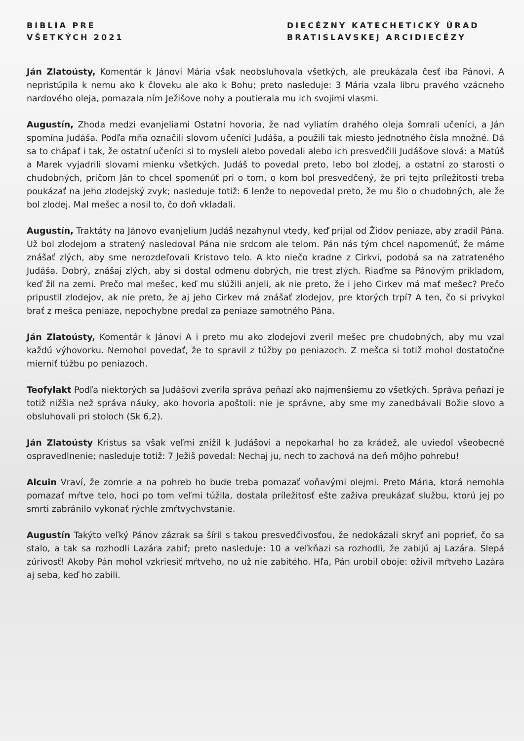BIBLIA PRE
VŠETKÝCH 2021
DIECÉZNY KATECHETICKÝ ÚRAD
BRATISLAVSKEJ ARCIDIECÉZY
Ján Zlatoústy, Komentár k Jánovi Mária však neobsluhovala všetkých, ale preukázala česť iba Pánovi. A nepristúpila k nemu ako k človeku ale ako k Bohu; preto nasleduje: 3 Mária vzala libru pravého vzácneho nardového oleja, pomazala ním Ježišove nohy a poutierala mu ich svojimi vlasmi.
Augustín, Zhoda medzi evanjeliami Ostatní hovoria, že nad vyliatím drahého oleja šomrali učeníci, a Ján spomína Judáša. Podľa mňa označili slovom učeníci Judáša, a použili tak miesto jednotného čísla množné. Dá sa to chápať i tak, že ostatní učeníci si to mysleli alebo povedali alebo ich presvedčili Judášove slová: a Matúš a Marek vyjadrili slovami mienku všetkých. Judáš to povedal preto, lebo bol zlodej, a ostatní zo starosti o chudobných, pričom Ján to chcel spomenúť pri o tom, o kom bol presvedčený, že pri tejto príležitosti treba poukázať na jeho zlodejský zvyk; nasleduje totiž: 6 lenže to nepovedal preto, že mu šlo o chudobných, ale že bol zlodej. Mal mešec a nosil to, čo doň vkladali.
Augustín, Traktáty na Jánovo evanjelium Judáš nezahynul vtedy, keď prijal od Židov peniaze, aby zradil Pána. Už bol zlodejom a stratený nasledoval Pána nie srdcom ale telom. Pán nás tým chcel napomenúť, že máme znášať zlých, aby sme nerozdeľovali Kristovo telo. A kto niečo kradne z Cirkvi, podobá sa na zatrateného Judáša. Dobrý, znášaj zlých, aby si dostal odmenu dobrých, nie trest zlých. Riaďme sa Pánovým príkladom, keď žil na zemi. Prečo mal mešec, keď mu slúžili anjeli, ak nie preto, že i jeho Cirkev má mať mešec? Prečo pripustil zlodejov, ak nie preto, že aj jeho Cirkev má znášať zlodejov, pre ktorých trpí? A ten, čo si privykol brať z mešca peniaze, nepochybne predal za peniaze samotného Pána.
Ján Zlatoústy, Komentár k Jánovi A i preto mu ako zlodejovi zveril mešec pre chudobných, aby mu vzal každú výhovorku. Nemohol povedať, že to spravil z túžby po peniazoch. Z mešca si totiž mohol dostatočne mierniť túžbu po peniazoch.
Teofylakt Podľa niektorých sa Judášovi zverila správa peňazí ako najmenšiemu zo všetkých. Správa peňazí je totiž nižšia než správa náuky, ako hovoria apoštoli: nie je správne, aby sme my zanedbávali Božie slovo a obsluhovali pri stoloch (Sk 6,2).
Ján Zlatoústy Kristus sa však veľmi znížil k Judášovi a nepokarhal ho za krádež, ale uviedol všeobecné ospravedlnenie; nasleduje totiž: 7 Ježiš povedal: Nechaj ju, nech to zachová na deň môjho pohrebu!
Alcuin Vraví, že zomrie a na pohreb ho bude treba pomazať voňavými olejmi. Preto Mária, ktorá nemohla pomazať mŕtve telo, hoci po tom veľmi túžila, dostala príležitosť ešte zaživa preukázať službu, ktorú jej po smrti zabránilo vykonať rýchle zmŕtvychvstanie.
Augustín Takýto veľký Pánov zázrak sa šíril s takou presvedčivosťou, že nedokázali skryť ani poprieť, čo sa stalo, a tak sa rozhodli Lazára zabiť; preto nasleduje: 10 a veľkňazi sa rozhodli, že zabijú aj Lazára. Slepá zúrivosť! Akoby Pán mohol vzkriesiť mŕtveho, no už nie zabitého. Hľa, Pán urobil oboje: oživil mŕtveho Lazára aj seba, keď ho zabili.